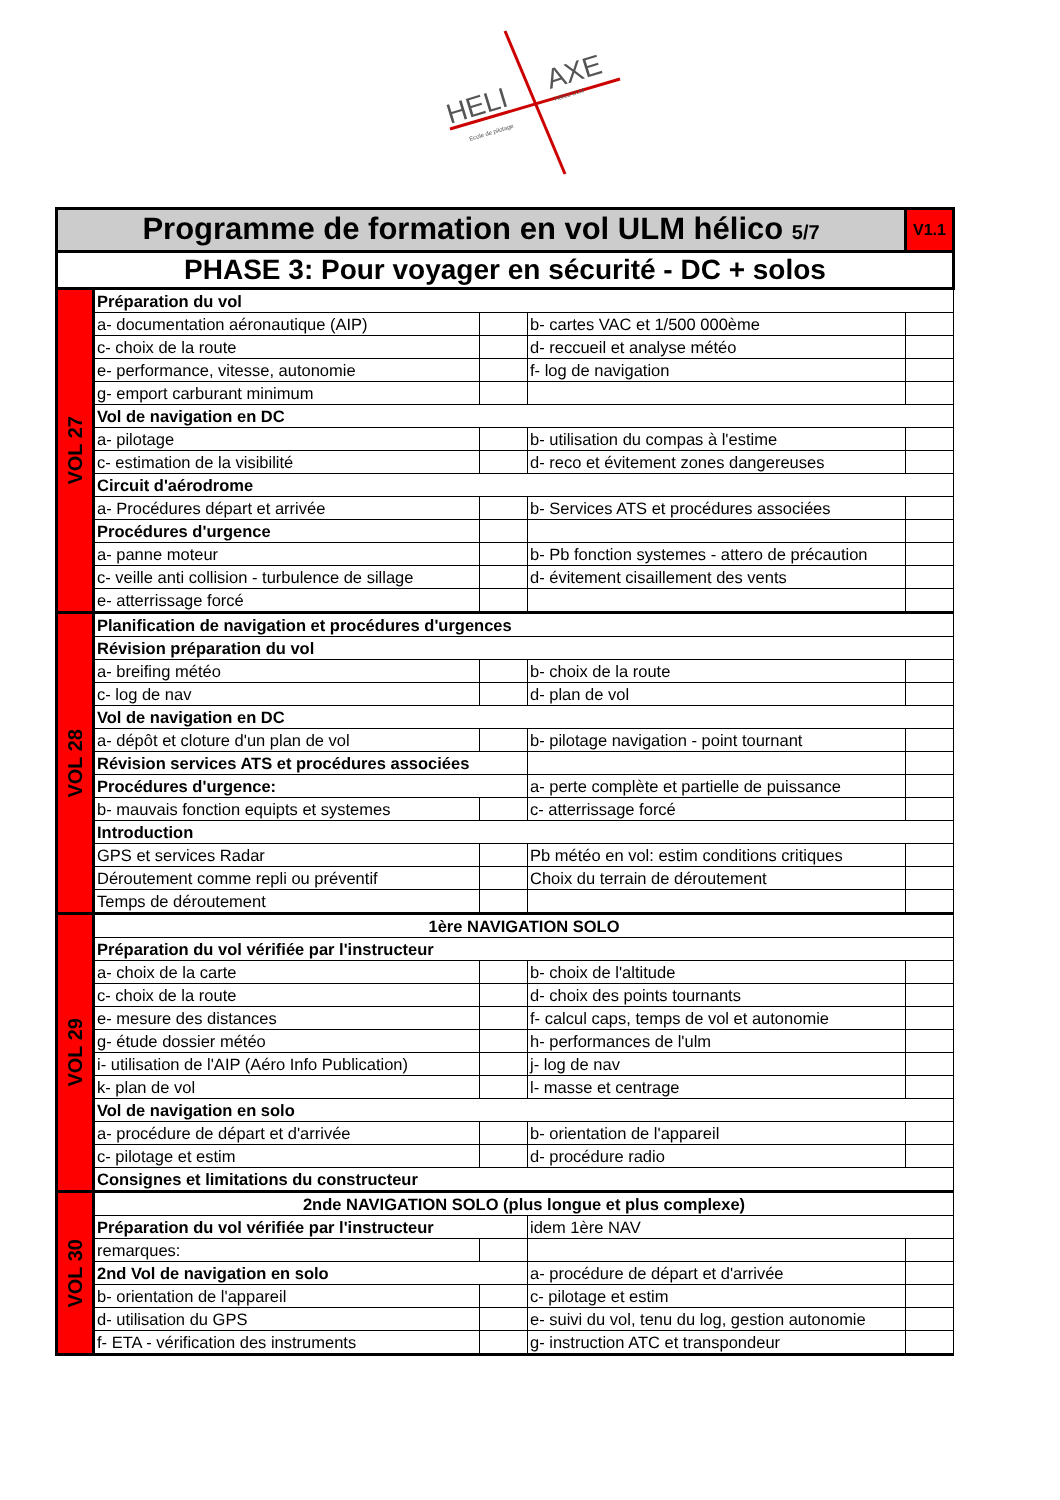HELI
AXE
Ecole de pilotage
Hélico ULM
| Programme de formation en vol ULM hélico 5/7 | | | | V1.1 |
| PHASE 3: Pour voyager en sécurité - DC + solos | | | | |
| VOL 27 | Préparation du vol | | | |
| | a- documentation aéronautique (AIP) | | b- cartes VAC et 1/500 000ème | |
| | c- choix de la route | | d- reccueil et analyse météo | |
| | e- performance, vitesse, autonomie | | f- log de navigation | |
| | g- emport carburant minimum | | | |
| | Vol de navigation en DC | | | |
| | a- pilotage | | b- utilisation du compas à l'estime | |
| | c- estimation de la visibilité | | d- reco et évitement zones dangereuses | |
| | Circuit d'aérodrome | | | |
| | a- Procédures départ et arrivée | | b- Services ATS et procédures associées | |
| | Procédures d'urgence | | | |
| | a- panne moteur | | b- Pb fonction systemes - attero de précaution | |
| | c- veille anti collision - turbulence de sillage | | d- évitement cisaillement des vents | |
| | e- atterrissage forcé | | | |
| VOL 28 | Planification de navigation et procédures d'urgences | | | |
| | Révision préparation du vol | | | |
| | a- breifing météo | | b- choix de la route | |
| | c- log de nav | | d- plan de vol | |
| | Vol de navigation en DC | | | |
| | a- dépôt et cloture d'un plan de vol | | b- pilotage navigation - point tournant | |
| | Révision services ATS et procédures associées | | | |
| | Procédures d'urgence: | | a- perte complète et partielle de puissance | |
| | b- mauvais fonction equipts et systemes | | c- atterrissage forcé | |
| | Introduction | | | |
| | GPS et services Radar | | Pb météo en vol: estim conditions critiques | |
| | Déroutement comme repli ou préventif | | Choix du terrain de déroutement | |
| | Temps de déroutement | | | |
| VOL 29 | 1ère NAVIGATION SOLO | | | |
| | Préparation du vol vérifiée par l'instructeur | | | |
| | a- choix de la carte | | b- choix de l'altitude | |
| | c- choix de la route | | d- choix des points tournants | |
| | e- mesure des distances | | f- calcul caps, temps de vol et autonomie | |
| | g- étude dossier météo | | h- performances de l'ulm | |
| | i- utilisation de l'AIP (Aéro Info Publication) | | j- log de nav | |
| | k- plan de vol | | l- masse et centrage | |
| | Vol de navigation en solo | | | |
| | a- procédure de départ et d'arrivée | | b- orientation de l'appareil | |
| | c- pilotage et estim | | d- procédure radio | |
| | Consignes et limitations du constructeur | | | |
| VOL 30 | 2nde NAVIGATION SOLO (plus longue et plus complexe) | | | |
| | Préparation du vol vérifiée par l'instructeur | | idem 1ère NAV | |
| | remarques: | | | |
| | 2nd Vol de navigation en solo | | a- procédure de départ et d'arrivée | |
| | b- orientation de l'appareil | | c- pilotage et estim | |
| | d- utilisation du GPS | | e- suivi du vol, tenu du log, gestion autonomie | |
| | f- ETA - vérification des instruments | | g- instruction ATC et transpondeur | |